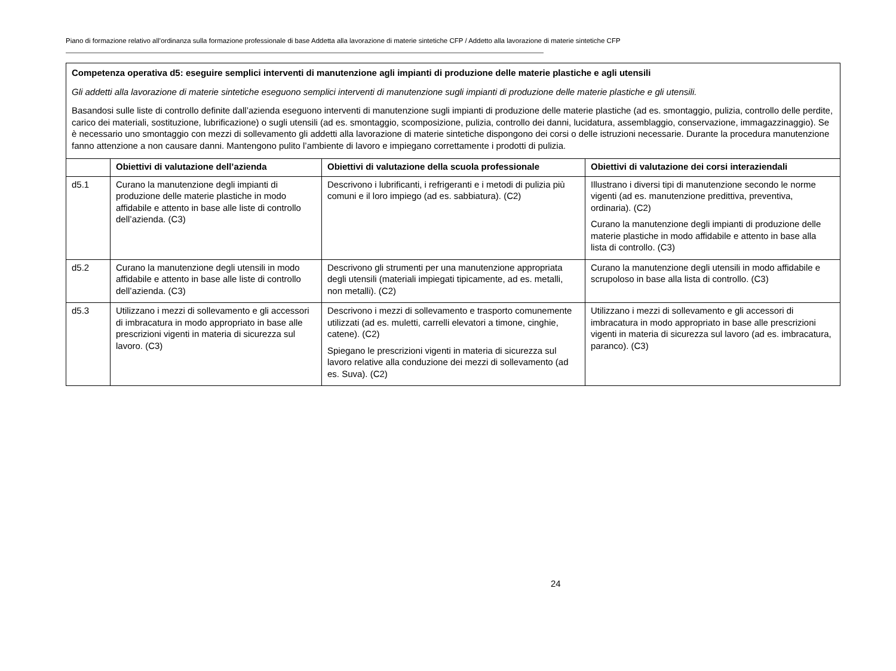Piano di formazione relativo all’ordinanza sulla formazione professionale di base Addetta alla lavorazione di materie sintetiche CFP / Addetto alla lavorazione di materie sintetiche CFP
| Competenza operativa d5: eseguire semplici interventi di manutenzione agli impianti di produzione delle materie plastiche e agli utensili Gli addetti alla lavorazione di materie sintetiche eseguono semplici interventi di manutenzione sugli impianti di produzione delle materie plastiche e gli utensili. Basandosi sulle liste di controllo definite dall’azienda eseguono interventi di manutenzione sugli impianti di produzione delle materie plastiche (ad es. smontaggio, pulizia, controllo delle perdite, carico dei materiali, sostituzione, lubrificazione) o sugli utensili (ad es. smontaggio, scomposizione, pulizia, controllo dei danni, lucidatura, assemblaggio, conservazione, immagazzinaggio). Se è necessario uno smontaggio con mezzi di sollevamento gli addetti alla lavorazione di materie sintetiche dispongono dei corsi o delle istruzioni necessarie. Durante la procedura manutenzione fanno attenzione a non causare danni. Mantengono pulito l’ambiente di lavoro e impiegano correttamente i prodotti di pulizia. | | | |
| | Obiettivi di valutazione dell’azienda | Obiettivi di valutazione della scuola professionale | Obiettivi di valutazione dei corsi interaziendali |
| d5.1 | Curano la manutenzione degli impianti di produzione delle materie plastiche in modo affidabile e attento in base alle liste di controllo dell’azienda. (C3) | Descrivono i lubrificanti, i refrigeranti e i metodi di pulizia più comuni e il loro impiego (ad es. sabbiatura). (C2) | Illustrano i diversi tipi di manutenzione secondo le norme vigenti (ad es. manutenzione predittiva, preventiva, ordinaria). (C2) Curano la manutenzione degli impianti di produzione delle materie plastiche in modo affidabile e attento in base alla lista di controllo. (C3) |
| d5.2 | Curano la manutenzione degli utensili in modo affidabile e attento in base alle liste di controllo dell’azienda. (C3) | Descrivono gli strumenti per una manutenzione appropriata degli utensili (materiali impiegati tipicamente, ad es. metalli, non metalli). (C2) | Curano la manutenzione degli utensili in modo affidabile e scrupoloso in base alla lista di controllo. (C3) |
| d5.3 | Utilizzano i mezzi di sollevamento e gli accessori di imbracatura in modo appropriato in base alle prescrizioni vigenti in materia di sicurezza sul lavoro. (C3) | Descrivono i mezzi di sollevamento e trasporto comunemente utilizzati (ad es. muletti, carrelli elevatori a timone, cinghie, catene). (C2) Spiegano le prescrizioni vigenti in materia di sicurezza sul lavoro relative alla conduzione dei mezzi di sollevamento (ad es. Suva). (C2) | Utilizzano i mezzi di sollevamento e gli accessori di imbracatura in modo appropriato in base alle prescrizioni vigenti in materia di sicurezza sul lavoro (ad es. imbracatura, paranco). (C3) |
24